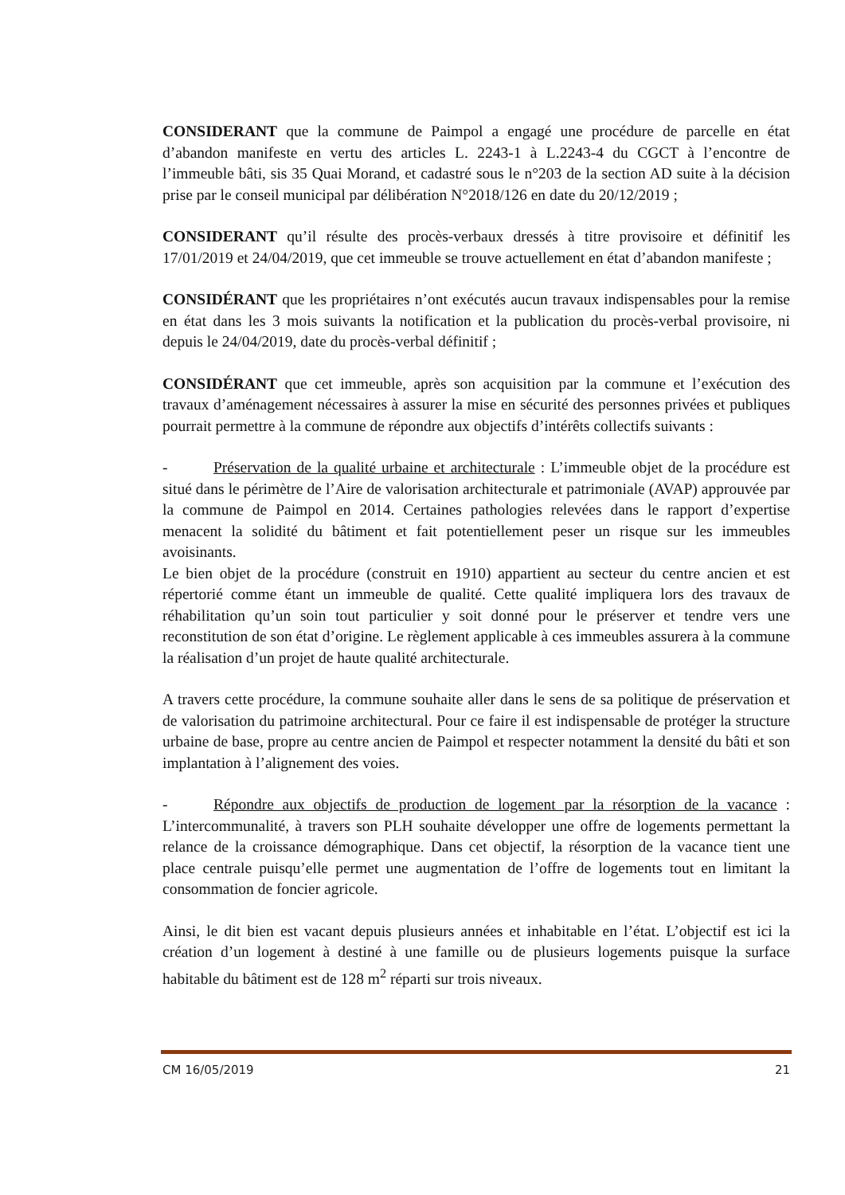CONSIDERANT que la commune de Paimpol a engagé une procédure de parcelle en état d’abandon manifeste en vertu des articles L. 2243-1 à L.2243-4 du CGCT à l’encontre de l’immeuble bâti, sis 35 Quai Morand, et cadastré sous le n°203 de la section AD suite à la décision prise par le conseil municipal par délibération N°2018/126 en date du 20/12/2019 ;
CONSIDERANT qu’il résulte des procès-verbaux dressés à titre provisoire et définitif les 17/01/2019 et 24/04/2019, que cet immeuble se trouve actuellement en état d’abandon manifeste ;
CONSIDÉRANT que les propriétaires n’ont exécutés aucun travaux indispensables pour la remise en état dans les 3 mois suivants la notification et la publication du procès-verbal provisoire, ni depuis le 24/04/2019, date du procès-verbal définitif ;
CONSIDÉRANT que cet immeuble, après son acquisition par la commune et l’exécution des travaux d’aménagement nécessaires à assurer la mise en sécurité des personnes privées et publiques pourrait permettre à la commune de répondre aux objectifs d’intérêts collectifs suivants :
- Préservation de la qualité urbaine et architecturale : L’immeuble objet de la procédure est situé dans le périmètre de l’Aire de valorisation architecturale et patrimoniale (AVAP) approuvée par la commune de Paimpol en 2014. Certaines pathologies relevées dans le rapport d’expertise menacent la solidité du bâtiment et fait potentiellement peser un risque sur les immeubles avoisinants.
Le bien objet de la procédure (construit en 1910) appartient au secteur du centre ancien et est répertorié comme étant un immeuble de qualité. Cette qualité impliquera lors des travaux de réhabilitation qu’un soin tout particulier y soit donné pour le préserver et tendre vers une reconstitution de son état d’origine. Le règlement applicable à ces immeubles assurera à la commune la réalisation d’un projet de haute qualité architecturale.
A travers cette procédure, la commune souhaite aller dans le sens de sa politique de préservation et de valorisation du patrimoine architectural. Pour ce faire il est indispensable de protéger la structure urbaine de base, propre au centre ancien de Paimpol et respecter notamment la densité du bâti et son implantation à l’alignement des voies.
- Répondre aux objectifs de production de logement par la résorption de la vacance : L’intercommunalité, à travers son PLH souhaite développer une offre de logements permettant la relance de la croissance démographique. Dans cet objectif, la résorption de la vacance tient une place centrale puisqu’elle permet une augmentation de l’offre de logements tout en limitant la consommation de foncier agricole.
Ainsi, le dit bien est vacant depuis plusieurs années et inhabitable en l’état. L’objectif est ici la création d’un logement à destiné à une famille ou de plusieurs logements puisque la surface habitable du bâtiment est de 128 m<sup>2</sup> réparti sur trois niveaux.
CM 16/05/2019 21